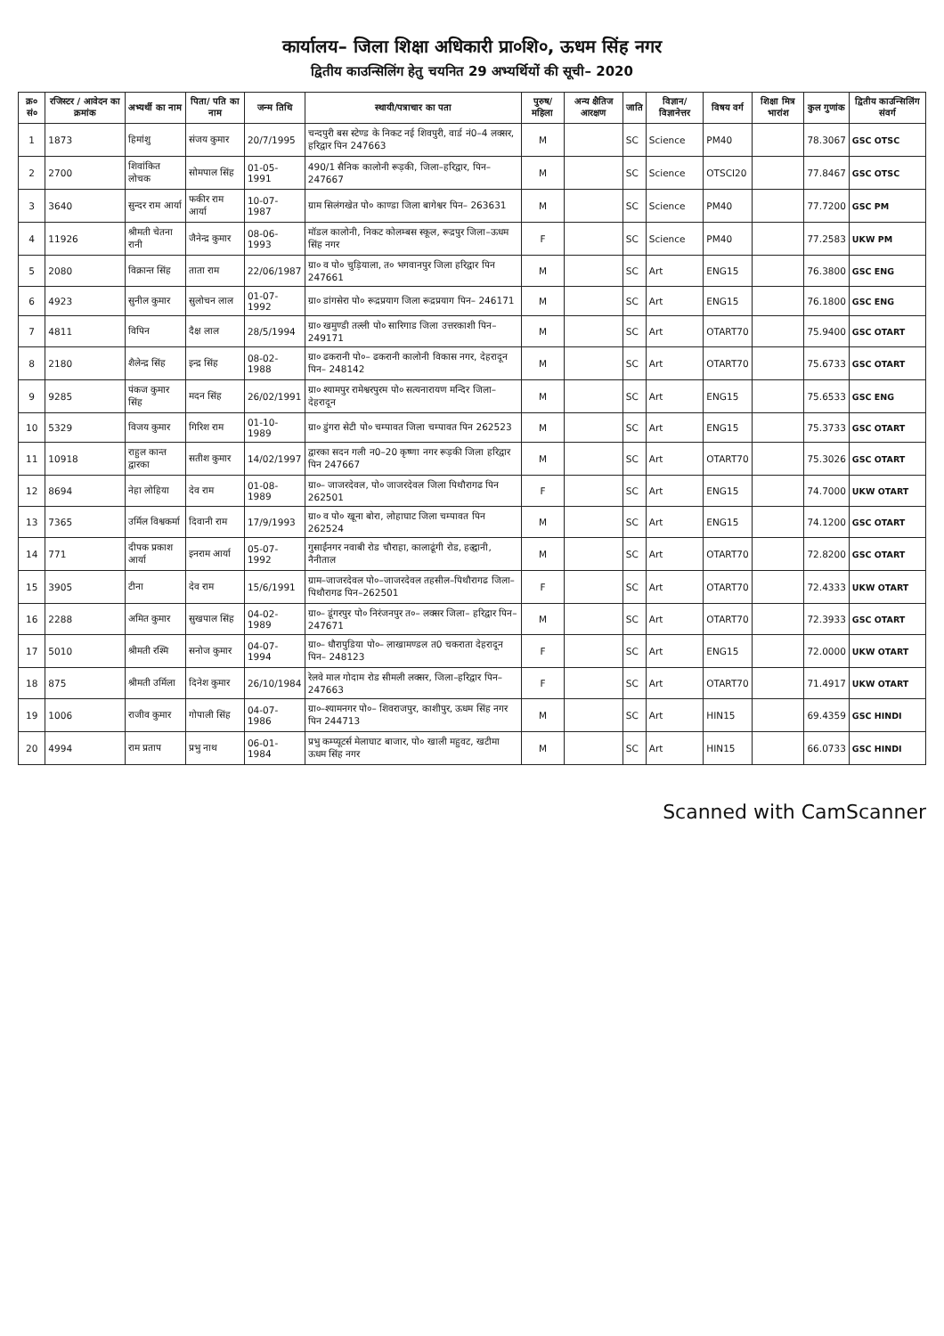कार्यालय– जिला शिक्षा अधिकारी प्रा०शि०, ऊधम सिंह नगर
द्वितीय काउन्सिलिंग हेतु चयनित 29 अभ्यर्थियों की सूची– 2020
| क्र० सं० | रजिस्टर / आवेदन का क्रमांक | अभ्यर्थी का नाम | पिता/ पति का नाम | जन्म तिथि | स्थायी/पत्राचार का पता | पुरुष/ महिला | अन्य क्षैतिज आरक्षण | जाति | विज्ञान/ विज्ञानेत्तर | विषय वर्ग | शिक्षा मित्र भारांश | कुल गुणांक | द्वितीय काउन्सिलिंग संवर्ग |
| --- | --- | --- | --- | --- | --- | --- | --- | --- | --- | --- | --- | --- | --- |
| 1 | 1873 | हिमांशु | संजय कुमार | 20/7/1995 | चन्दपुरी बस स्टेण्ड के निकट नई शिवपुरी, वार्ड नं0–4 लक्सर, हरिद्वार पिन 247663 | M | | SC | Science | PM40 | | 78.3067 | GSC OTSC |
| 2 | 2700 | शिवांकित लोचक | सोमपाल सिंह | 01-05-1991 | 490/1 सैनिक कालोनी रूड़की, जिला–हरिद्वार, पिन–247667 | M | | SC | Science | OTSCI20 | | 77.8467 | GSC OTSC |
| 3 | 3640 | सुन्दर राम आर्या | फकीर राम आर्या | 10-07-1987 | ग्राम सिलंगखेत पो० काण्डा जिला बागेश्वर पिन– 263631 | M | | SC | Science | PM40 | | 77.7200 | GSC PM |
| 4 | 11926 | श्रीमती चेतना रानी | जैनेन्द्र कुमार | 08-06-1993 | मॉडल कालोनी, निकट कोलम्बस स्कूल, रूद्रपुर जिला–ऊधम सिंह नगर | F | | SC | Science | PM40 | | 77.2583 | UKW PM |
| 5 | 2080 | विक्रान्त सिंह | ताता राम | 22/06/1987 | ग्रा० व पो० चुड़ियाला, त० भगवानपुर जिला हरिद्वार पिन 247661 | M | | SC | Art | ENG15 | | 76.3800 | GSC ENG |
| 6 | 4923 | सुनील कुमार | सुलोचन लाल | 01-07-1992 | ग्रा० डांगसेरा पो० रूद्रप्रयाग जिला रूद्रप्रयाग पिन– 246171 | M | | SC | Art | ENG15 | | 76.1800 | GSC ENG |
| 7 | 4811 | विपिन | दैक्ष लाल | 28/5/1994 | ग्रा० खमुण्डी तल्ली पो० सारिगाड जिला उत्तरकाशी पिन– 249171 | M | | SC | Art | OTART70 | | 75.9400 | GSC OTART |
| 8 | 2180 | शैलेन्द्र सिंह | इन्द्र सिंह | 08-02-1988 | ग्रा० ढकरानी पो०– ढकरानी कालोनी विकास नगर, देहरादून पिन– 248142 | M | | SC | Art | OTART70 | | 75.6733 | GSC OTART |
| 9 | 9285 | पंकज कुमार सिंह | मदन सिंह | 26/02/1991 | ग्रा० श्यामपुर रामेश्वरपुरम पो० सत्यनारायण मन्दिर जिला–देहरादून | M | | SC | Art | ENG15 | | 75.6533 | GSC ENG |
| 10 | 5329 | विजय कुमार | गिरिश राम | 01-10-1989 | ग्रा० डुंगरा सेटी पो० चम्पावत जिला चम्पावत पिन 262523 | M | | SC | Art | ENG15 | | 75.3733 | GSC OTART |
| 11 | 10918 | राहुल कान्त द्वारका | सतीश कुमार | 14/02/1997 | द्वारका सदन गली न0–20 कृष्णा नगर रूड़की जिला हरिद्वार पिन 247667 | M | | SC | Art | OTART70 | | 75.3026 | GSC OTART |
| 12 | 8694 | नेहा लोहिया | देव राम | 01-08-1989 | ग्रा०– जाजरदेवल, पो० जाजरदेवल जिला पिथौरागढ पिन 262501 | F | | SC | Art | ENG15 | | 74.7000 | UKW OTART |
| 13 | 7365 | उर्मिल विश्वकर्मा | दिवानी राम | 17/9/1993 | ग्रा० व पो० खूना बोरा, लोहाघाट जिला चम्पावत पिन 262524 | M | | SC | Art | ENG15 | | 74.1200 | GSC OTART |
| 14 | 771 | दीपक प्रकाश आर्या | इनराम आर्या | 05-07-1992 | गुसाईंनगर नवाबी रोड चौराहा, कालाढूंगी रोड, हल्द्वानी, नैनीताल | M | | SC | Art | OTART70 | | 72.8200 | GSC OTART |
| 15 | 3905 | टीना | देव राम | 15/6/1991 | ग्राम–जाजरदेवल पो०–जाजरदेवल तहसील–पिथौरागढ जिला–पिथौरागढ पिन–262501 | F | | SC | Art | OTART70 | | 72.4333 | UKW OTART |
| 16 | 2288 | अमित कुमार | सुखपाल सिंह | 04-02-1989 | ग्रा०– डूंगरपुर पो० निरंजनपुर त०– लक्सर जिला– हरिद्वार पिन– 247671 | M | | SC | Art | OTART70 | | 72.3933 | GSC OTART |
| 17 | 5010 | श्रीमती रश्मि | सनोज कुमार | 04-07-1994 | ग्रा०– धौरापुडिया पो०– लाखामण्डल त0 चकराता देहरादून पिन– 248123 | F | | SC | Art | ENG15 | | 72.0000 | UKW OTART |
| 18 | 875 | श्रीमती उर्मिला | दिनेश कुमार | 26/10/1984 | रेलवे माल गोदाम रोड सीमली लक्सर, जिला–हरिद्वार पिन–247663 | F | | SC | Art | OTART70 | | 71.4917 | UKW OTART |
| 19 | 1006 | राजीव कुमार | गोपाली सिंह | 04-07-1986 | ग्रा०–श्यामनगर पो०– शिवराजपुर, काशीपुर, ऊधम सिंह नगर पिन 244713 | M | | SC | Art | HIN15 | | 69.4359 | GSC HINDI |
| 20 | 4994 | राम प्रताप | प्रभु नाथ | 06-01-1984 | प्रभु कम्प्यूटर्स मेलाघाट बाजार, पो० खाली महुवट, खटीमा ऊधम सिंह नगर | M | | SC | Art | HIN15 | | 66.0733 | GSC HINDI |
Scanned with CamScanner